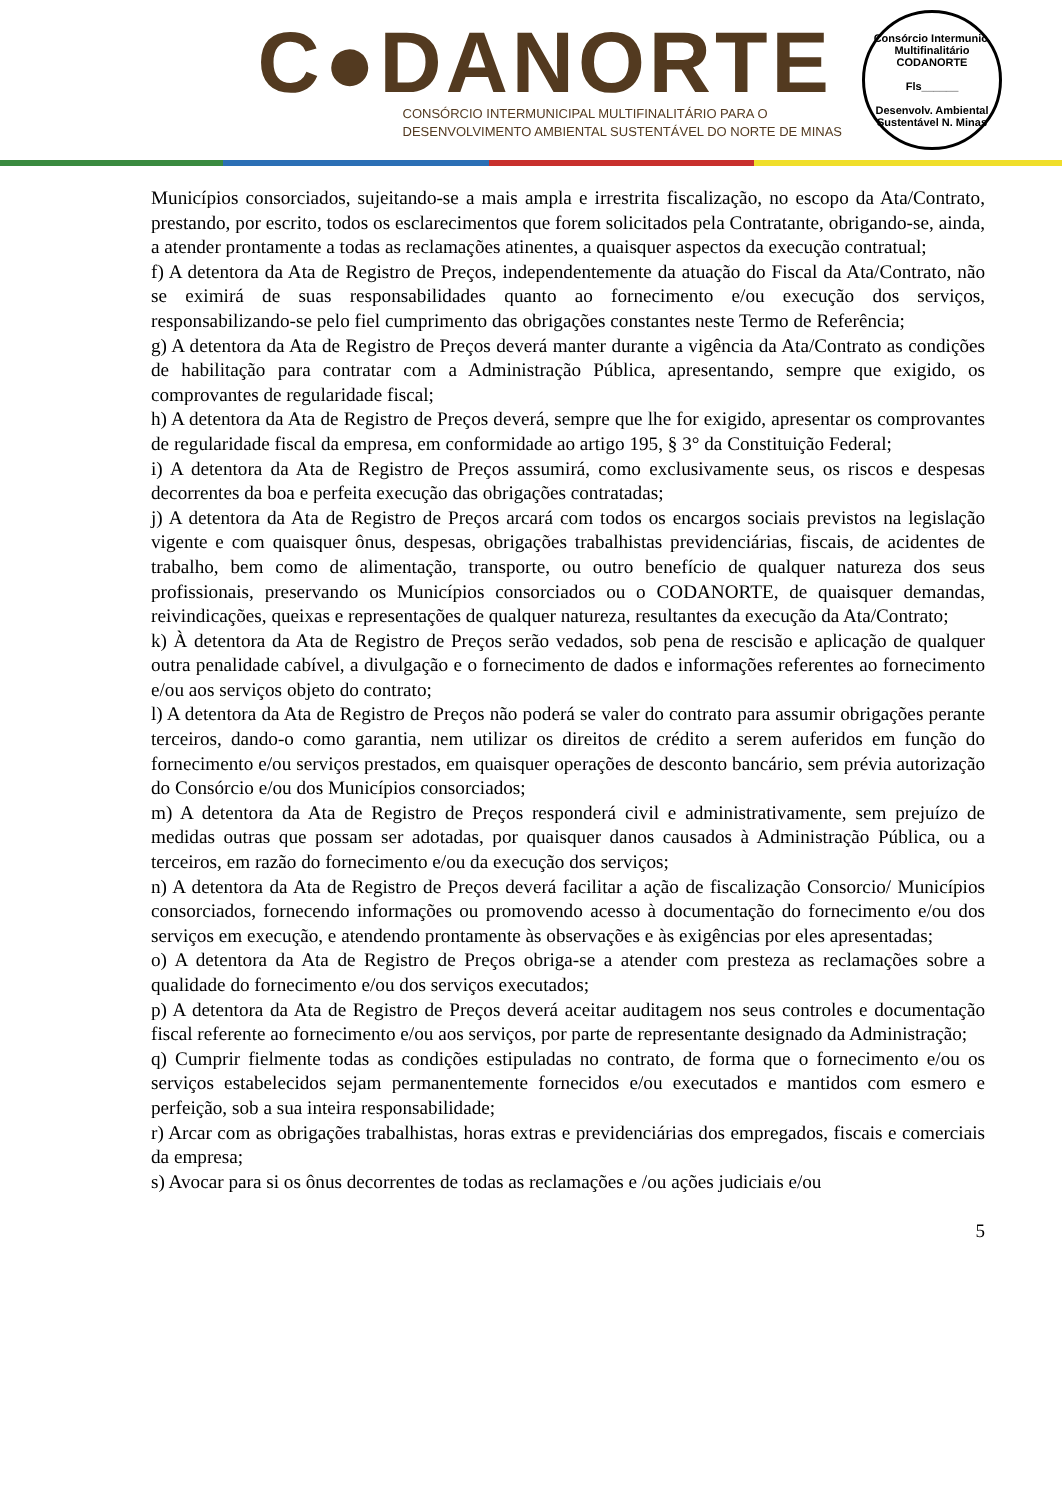C●DANORTE
CONSÓRCIO INTERMUNICIPAL MULTIFINALITÁRIO PARA O
DESENVOLVIMENTO AMBIENTAL SUSTENTÁVEL DO NORTE DE MINAS
Consórcio Intermunic. Multifinalitário
CODANORTE
Fls______
Desenvolv. Ambiental Sustentável N. Minas
Municípios consorciados, sujeitando-se a mais ampla e irrestrita fiscalização, no escopo da Ata/Contrato, prestando, por escrito, todos os esclarecimentos que forem solicitados pela Contratante, obrigando-se, ainda, a atender prontamente a todas as reclamações atinentes, a quaisquer aspectos da execução contratual;
f) A detentora da Ata de Registro de Preços, independentemente da atuação do Fiscal da Ata/Contrato, não se eximirá de suas responsabilidades quanto ao fornecimento e/ou execução dos serviços, responsabilizando-se pelo fiel cumprimento das obrigações constantes neste Termo de Referência;
g) A detentora da Ata de Registro de Preços deverá manter durante a vigência da Ata/Contrato as condições de habilitação para contratar com a Administração Pública, apresentando, sempre que exigido, os comprovantes de regularidade fiscal;
h) A detentora da Ata de Registro de Preços deverá, sempre que lhe for exigido, apresentar os comprovantes de regularidade fiscal da empresa, em conformidade ao artigo 195, § 3° da Constituição Federal;
i) A detentora da Ata de Registro de Preços assumirá, como exclusivamente seus, os riscos e despesas decorrentes da boa e perfeita execução das obrigações contratadas;
j) A detentora da Ata de Registro de Preços arcará com todos os encargos sociais previstos na legislação vigente e com quaisquer ônus, despesas, obrigações trabalhistas previdenciárias, fiscais, de acidentes de trabalho, bem como de alimentação, transporte, ou outro benefício de qualquer natureza dos seus profissionais, preservando os Municípios consorciados ou o CODANORTE, de quaisquer demandas, reivindicações, queixas e representações de qualquer natureza, resultantes da execução da Ata/Contrato;
k) À detentora da Ata de Registro de Preços serão vedados, sob pena de rescisão e aplicação de qualquer outra penalidade cabível, a divulgação e o fornecimento de dados e informações referentes ao fornecimento e/ou aos serviços objeto do contrato;
l) A detentora da Ata de Registro de Preços não poderá se valer do contrato para assumir obrigações perante terceiros, dando-o como garantia, nem utilizar os direitos de crédito a serem auferidos em função do fornecimento e/ou serviços prestados, em quaisquer operações de desconto bancário, sem prévia autorização do Consórcio e/ou dos Municípios consorciados;
m) A detentora da Ata de Registro de Preços responderá civil e administrativamente, sem prejuízo de medidas outras que possam ser adotadas, por quaisquer danos causados à Administração Pública, ou a terceiros, em razão do fornecimento e/ou da execução dos serviços;
n) A detentora da Ata de Registro de Preços deverá facilitar a ação de fiscalização Consorcio/ Municípios consorciados, fornecendo informações ou promovendo acesso à documentação do fornecimento e/ou dos serviços em execução, e atendendo prontamente às observações e às exigências por eles apresentadas;
o) A detentora da Ata de Registro de Preços obriga-se a atender com presteza as reclamações sobre a qualidade do fornecimento e/ou dos serviços executados;
p) A detentora da Ata de Registro de Preços deverá aceitar auditagem nos seus controles e documentação fiscal referente ao fornecimento e/ou aos serviços, por parte de representante designado da Administração;
q) Cumprir fielmente todas as condições estipuladas no contrato, de forma que o fornecimento e/ou os serviços estabelecidos sejam permanentemente fornecidos e/ou executados e mantidos com esmero e perfeição, sob a sua inteira responsabilidade;
r) Arcar com as obrigações trabalhistas, horas extras e previdenciárias dos empregados, fiscais e comerciais da empresa;
s) Avocar para si os ônus decorrentes de todas as reclamações e /ou ações judiciais e/ou
5